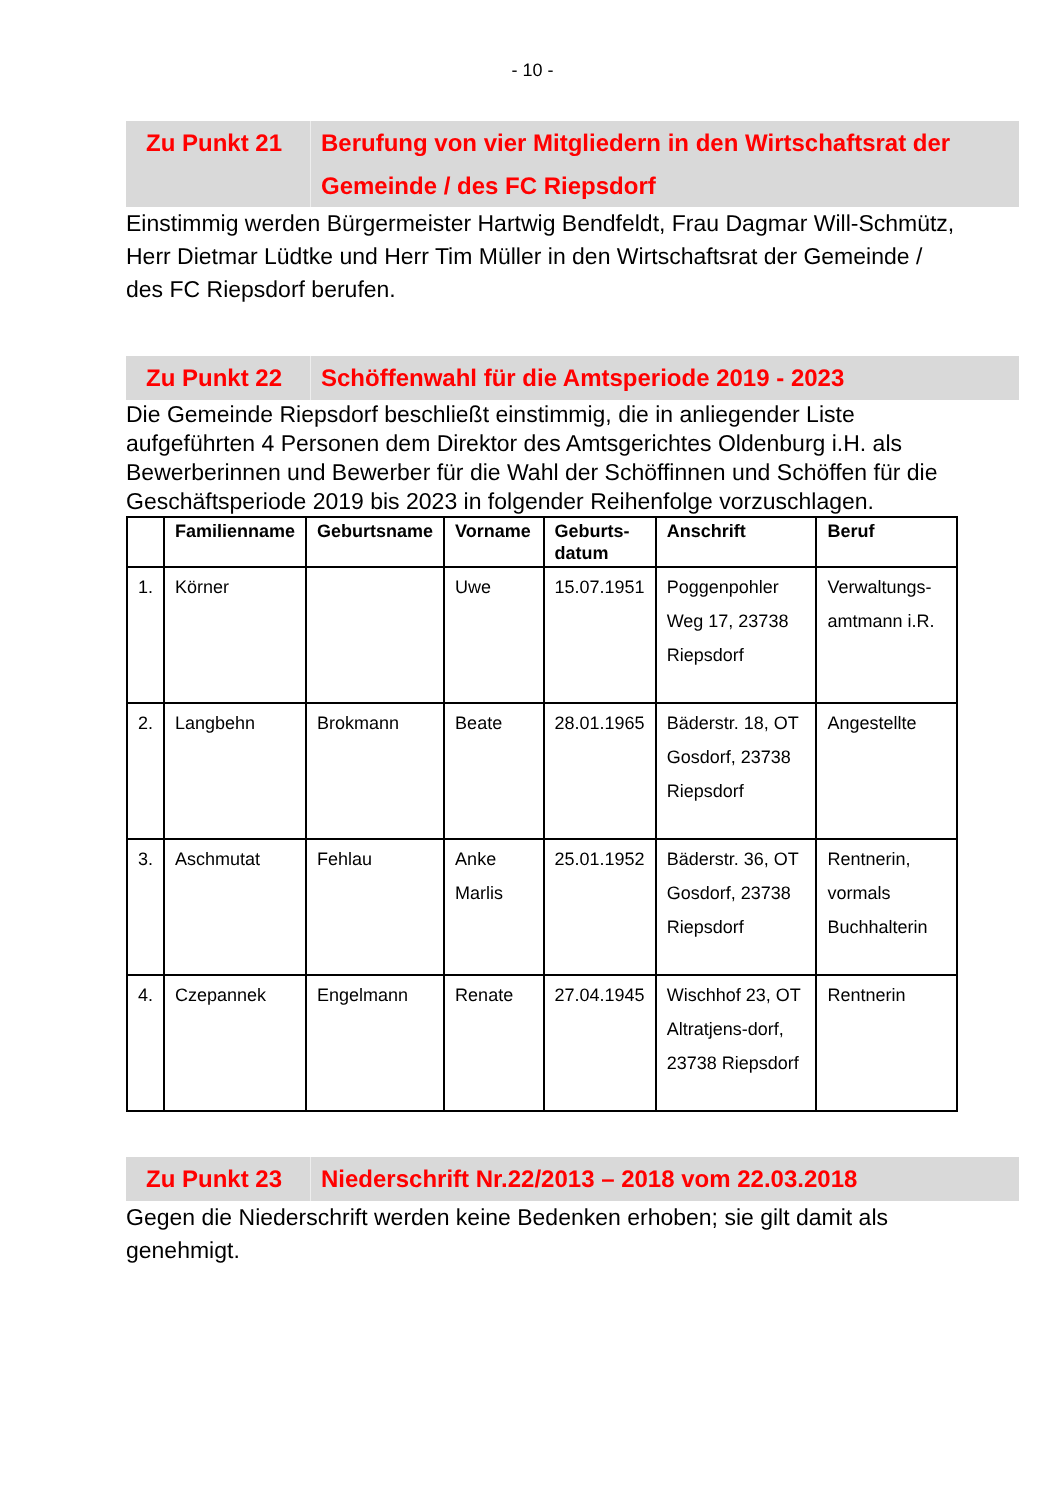- 10 -
Zu Punkt 21 Berufung von vier Mitgliedern in den Wirtschaftsrat der Gemeinde / des FC Riepsdorf
Einstimmig werden Bürgermeister Hartwig Bendfeldt, Frau Dagmar Will-Schmütz, Herr Dietmar Lüdtke und Herr Tim Müller in den Wirtschaftsrat der Gemeinde / des FC Riepsdorf berufen.
Zu Punkt 22 Schöffenwahl für die Amtsperiode 2019 - 2023
Die Gemeinde Riepsdorf beschließt einstimmig, die in anliegender Liste aufgeführten 4 Personen dem Direktor des Amtsgerichtes Oldenburg i.H. als Bewerberinnen und Bewerber für die Wahl der Schöffinnen und Schöffen für die Geschäftsperiode 2019 bis 2023 in folgender Reihenfolge vorzuschlagen.
| | Familienname | Geburtsname | Vorname | Geburts- datum | Anschrift | Beruf |
| --- | --- | --- | --- | --- | --- | --- |
| 1. | Körner | | Uwe | 15.07.1951 | Poggenpohler Weg 17, 23738 Riepsdorf | Verwaltungs-amtmann i.R. |
| 2. | Langbehn | Brokmann | Beate | 28.01.1965 | Bäderstr. 18, OT Gosdorf, 23738 Riepsdorf | Angestellte |
| 3. | Aschmutat | Fehlau | Anke Marlis | 25.01.1952 | Bäderstr. 36, OT Gosdorf, 23738 Riepsdorf | Rentnerin, vormals Buchhalterin |
| 4. | Czepannek | Engelmann | Renate | 27.04.1945 | Wischhof 23, OT Altratjens-dorf, 23738 Riepsdorf | Rentnerin |
Zu Punkt 23 Niederschrift Nr.22/2013 – 2018 vom 22.03.2018
Gegen die Niederschrift werden keine Bedenken erhoben; sie gilt damit als genehmigt.